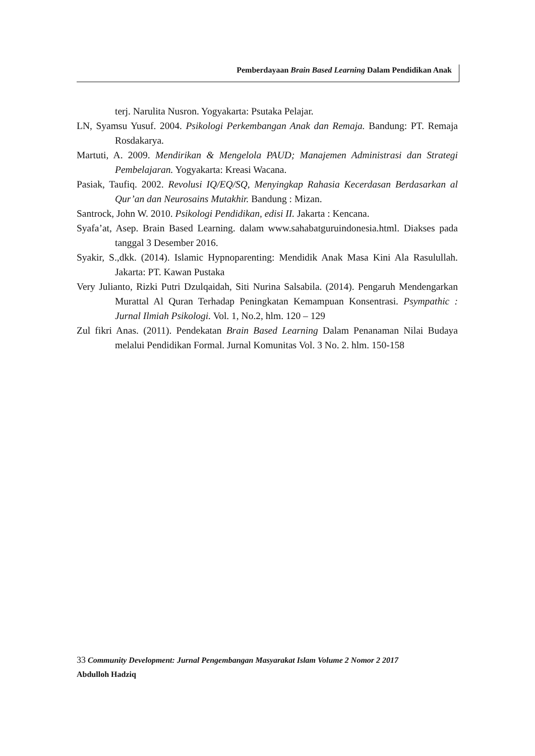Pemberdayaan Brain Based Learning Dalam Pendidikan Anak
terj. Narulita Nusron. Yogyakarta: Psutaka Pelajar.
LN, Syamsu Yusuf. 2004. Psikologi Perkembangan Anak dan Remaja. Bandung: PT. Remaja Rosdakarya.
Martuti, A. 2009. Mendirikan & Mengelola PAUD; Manajemen Administrasi dan Strategi Pembelajaran. Yogyakarta: Kreasi Wacana.
Pasiak, Taufiq. 2002. Revolusi IQ/EQ/SQ, Menyingkap Rahasia Kecerdasan Berdasarkan al Qur’an dan Neurosains Mutakhir. Bandung : Mizan.
Santrock, John W. 2010. Psikologi Pendidikan, edisi II. Jakarta : Kencana.
Syafa’at, Asep. Brain Based Learning. dalam www.sahabatguruindonesia.html. Diakses pada tanggal 3 Desember 2016.
Syakir, S.,dkk. (2014). Islamic Hypnoparenting: Mendidik Anak Masa Kini Ala Rasulullah. Jakarta: PT. Kawan Pustaka
Very Julianto, Rizki Putri Dzulqaidah, Siti Nurina Salsabila. (2014). Pengaruh Mendengarkan Murattal Al Quran Terhadap Peningkatan Kemampuan Konsentrasi. Psympathic : Jurnal Ilmiah Psikologi. Vol. 1, No.2, hlm. 120 – 129
Zul fikri Anas. (2011). Pendekatan Brain Based Learning Dalam Penanaman Nilai Budaya melalui Pendidikan Formal. Jurnal Komunitas Vol. 3 No. 2. hlm. 150-158
33 Community Development: Jurnal Pengembangan Masyarakat Islam Volume 2 Nomor 2 2017
Abdulloh Hadziq